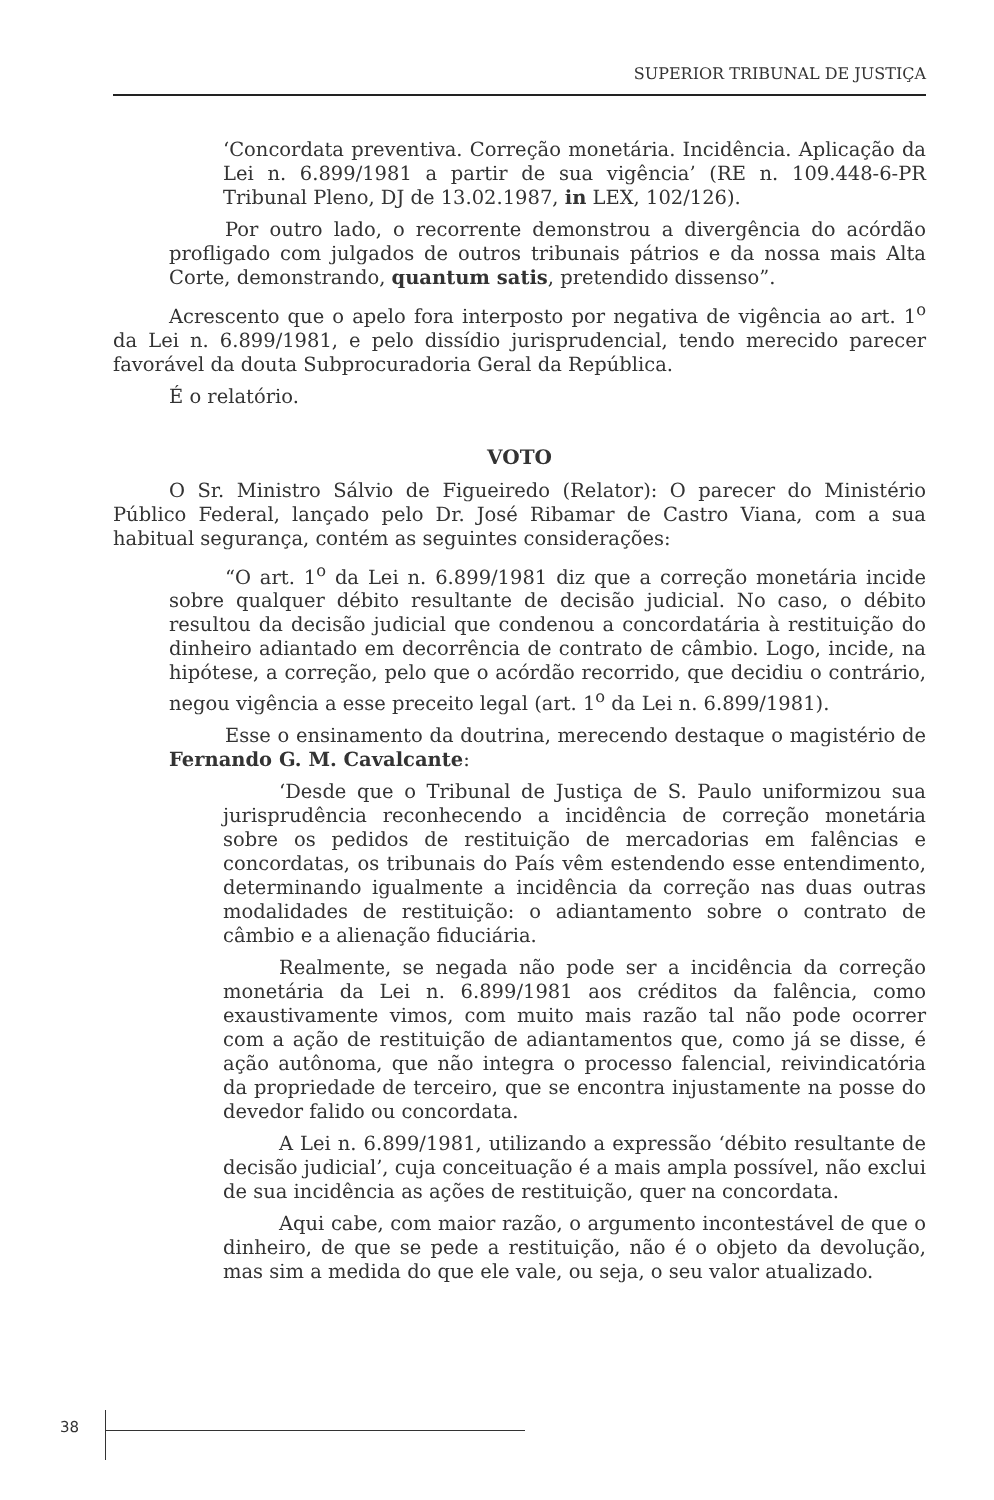SUPERIOR TRIBUNAL DE JUSTIÇA
‘Concordata preventiva. Correção monetária. Incidência. Aplicação da Lei n. 6.899/1981 a partir de sua vigência’ (RE n. 109.448-6-PR Tribunal Pleno, DJ de 13.02.1987, in LEX, 102/126).
Por outro lado, o recorrente demonstrou a divergência do acórdão profligado com julgados de outros tribunais pátrios e da nossa mais Alta Corte, demonstrando, quantum satis, pretendido dissenso”.
Acrescento que o apelo fora interposto por negativa de vigência ao art. 1<sup>o</sup> da Lei n. 6.899/1981, e pelo dissídio jurisprudencial, tendo merecido parecer favorável da douta Subprocuradoria Geral da República.
É o relatório.
VOTO
O Sr. Ministro Sálvio de Figueiredo (Relator): O parecer do Ministério Público Federal, lançado pelo Dr. José Ribamar de Castro Viana, com a sua habitual segurança, contém as seguintes considerações:
“O art. 1<sup>o</sup> da Lei n. 6.899/1981 diz que a correção monetária incide sobre qualquer débito resultante de decisão judicial. No caso, o débito resultou da decisão judicial que condenou a concordatária à restituição do dinheiro adiantado em decorrência de contrato de câmbio. Logo, incide, na hipótese, a correção, pelo que o acórdão recorrido, que decidiu o contrário, negou vigência a esse preceito legal (art. 1<sup>o</sup> da Lei n. 6.899/1981).
Esse o ensinamento da doutrina, merecendo destaque o magistério de Fernando G. M. Cavalcante:
‘Desde que o Tribunal de Justiça de S. Paulo uniformizou sua jurisprudência reconhecendo a incidência de correção monetária sobre os pedidos de restituição de mercadorias em falências e concordatas, os tribunais do País vêm estendendo esse entendimento, determinando igualmente a incidência da correção nas duas outras modalidades de restituição: o adiantamento sobre o contrato de câmbio e a alienação fiduciária.
Realmente, se negada não pode ser a incidência da correção monetária da Lei n. 6.899/1981 aos créditos da falência, como exaustivamente vimos, com muito mais razão tal não pode ocorrer com a ação de restituição de adiantamentos que, como já se disse, é ação autônoma, que não integra o processo falencial, reivindicatória da propriedade de terceiro, que se encontra injustamente na posse do devedor falido ou concordata.
A Lei n. 6.899/1981, utilizando a expressão ‘débito resultante de decisão judicial’, cuja conceituação é a mais ampla possível, não exclui de sua incidência as ações de restituição, quer na concordata.
Aqui cabe, com maior razão, o argumento incontestável de que o dinheiro, de que se pede a restituição, não é o objeto da devolução, mas sim a medida do que ele vale, ou seja, o seu valor atualizado.
38